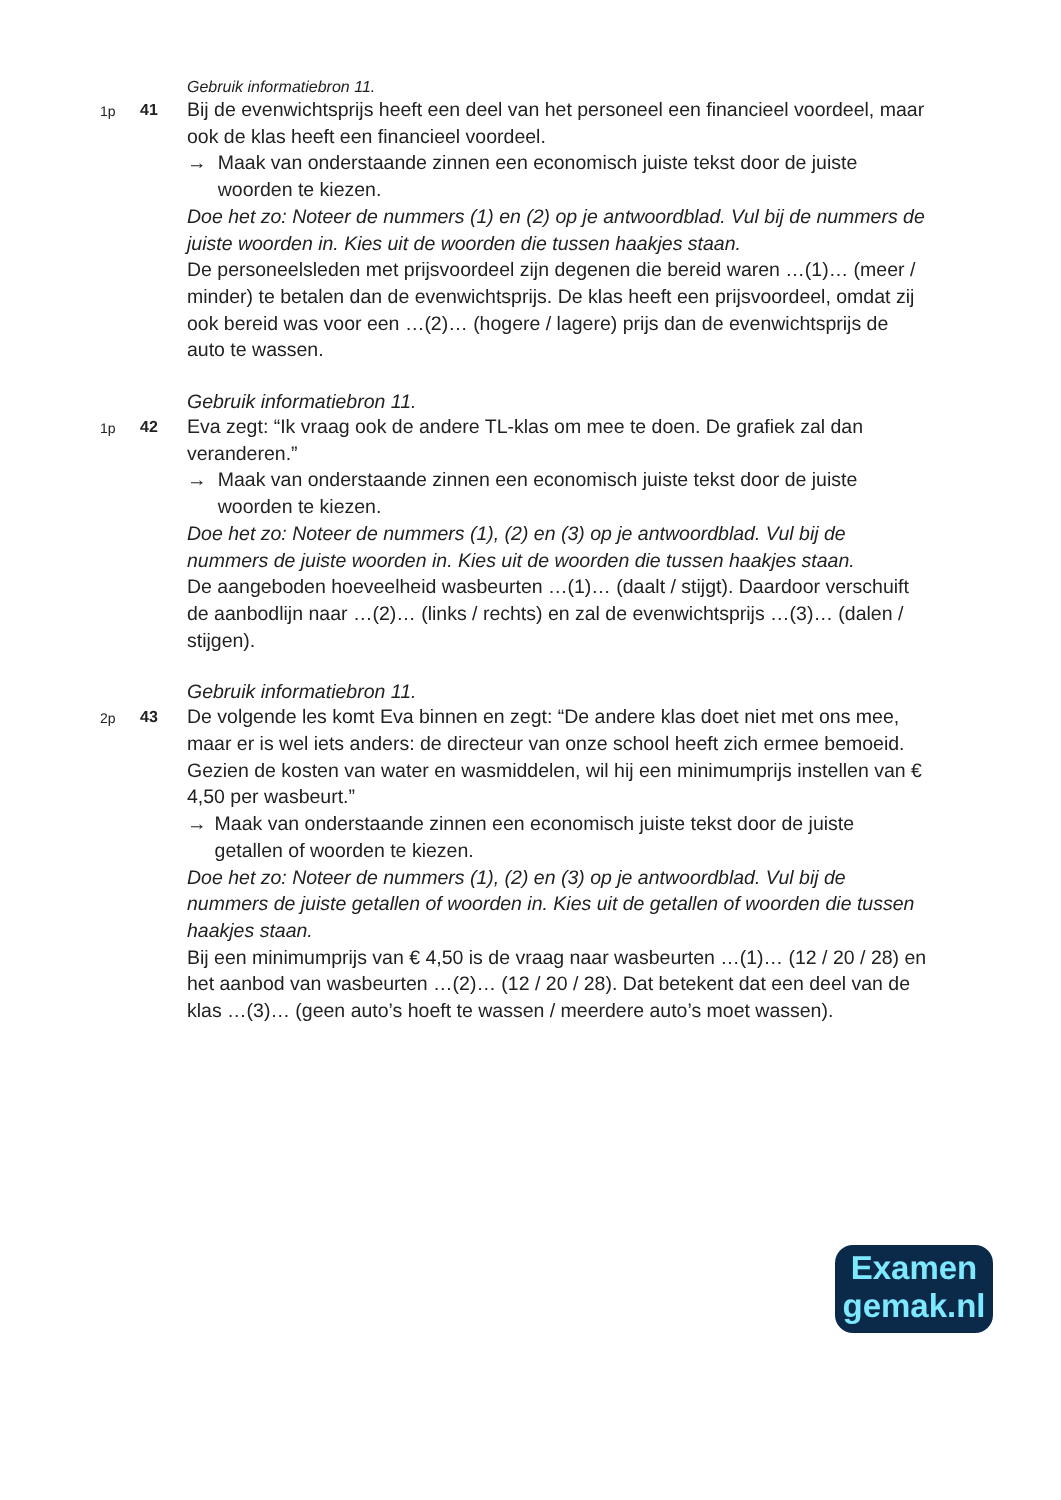Gebruik informatiebron 11.
1p 41
Bij de evenwichtsprijs heeft een deel van het personeel een financieel voordeel, maar ook de klas heeft een financieel voordeel.
→ Maak van onderstaande zinnen een economisch juiste tekst door de juiste woorden te kiezen.
Doe het zo: Noteer de nummers (1) en (2) op je antwoordblad. Vul bij de nummers de juiste woorden in. Kies uit de woorden die tussen haakjes staan.
De personeelsleden met prijsvoordeel zijn degenen die bereid waren …(1)… (meer / minder) te betalen dan de evenwichtsprijs. De klas heeft een prijsvoordeel, omdat zij ook bereid was voor een …(2)… (hogere / lagere) prijs dan de evenwichtsprijs de auto te wassen.
Gebruik informatiebron 11.
1p 42
Eva zegt: “Ik vraag ook de andere TL-klas om mee te doen. De grafiek zal dan veranderen.”
→ Maak van onderstaande zinnen een economisch juiste tekst door de juiste woorden te kiezen.
Doe het zo: Noteer de nummers (1), (2) en (3) op je antwoordblad. Vul bij de nummers de juiste woorden in. Kies uit de woorden die tussen haakjes staan.
De aangeboden hoeveelheid wasbeurten …(1)… (daalt / stijgt). Daardoor verschuift de aanbodlijn naar …(2)… (links / rechts) en zal de evenwichtsprijs …(3)… (dalen / stijgen).
Gebruik informatiebron 11.
2p 43
De volgende les komt Eva binnen en zegt: “De andere klas doet niet met ons mee, maar er is wel iets anders: de directeur van onze school heeft zich ermee bemoeid. Gezien de kosten van water en wasmiddelen, wil hij een minimumprijs instellen van € 4,50 per wasbeurt.”
→ Maak van onderstaande zinnen een economisch juiste tekst door de juiste getallen of woorden te kiezen.
Doe het zo: Noteer de nummers (1), (2) en (3) op je antwoordblad. Vul bij de nummers de juiste getallen of woorden in. Kies uit de getallen of woorden die tussen haakjes staan.
Bij een minimumprijs van € 4,50 is de vraag naar wasbeurten …(1)… (12 / 20 / 28) en het aanbod van wasbeurten …(2)… (12 / 20 / 28). Dat betekent dat een deel van de klas …(3)… (geen auto’s hoeft te wassen / meerdere auto’s moet wassen).
Examen
gemak.nl